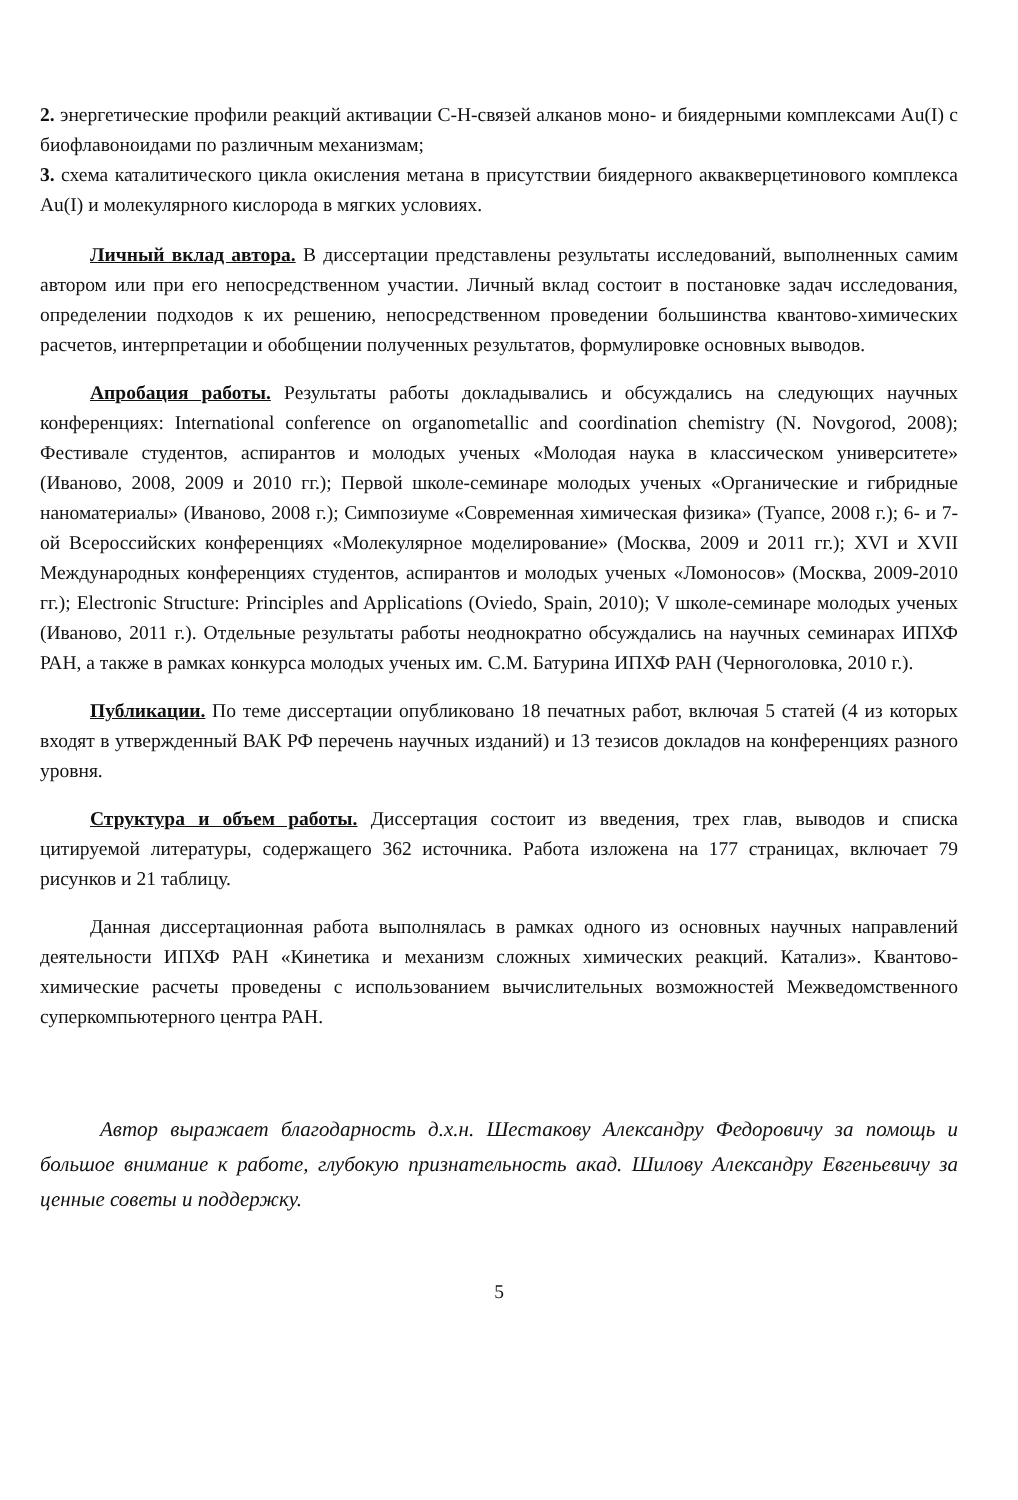2. энергетические профили реакций активации C-H-связей алканов моно- и биядерными комплексами Au(I) с биофлавоноидами по различным механизмам;
3. схема каталитического цикла окисления метана в присутствии биядерного аквакверцетинового комплекса Au(I) и молекулярного кислорода в мягких условиях.
Личный вклад автора. В диссертации представлены результаты исследований, выполненных самим автором или при его непосредственном участии. Личный вклад состоит в постановке задач исследования, определении подходов к их решению, непосредственном проведении большинства квантово-химических расчетов, интерпретации и обобщении полученных результатов, формулировке основных выводов.
Апробация работы. Результаты работы докладывались и обсуждались на следующих научных конференциях: International conference on organometallic and coordination chemistry (N. Novgorod, 2008); Фестивале студентов, аспирантов и молодых ученых «Молодая наука в классическом университете» (Иваново, 2008, 2009 и 2010 гг.); Первой школе-семинаре молодых ученых «Органические и гибридные наноматериалы» (Иваново, 2008 г.); Симпозиуме «Современная химическая физика» (Туапсе, 2008 г.); 6- и 7-ой Всероссийских конференциях «Молекулярное моделирование» (Москва, 2009 и 2011 гг.); XVI и XVII Международных конференциях студентов, аспирантов и молодых ученых «Ломоносов» (Москва, 2009-2010 гг.); Electronic Structure: Principles and Applications (Oviedo, Spain, 2010); V школе-семинаре молодых ученых (Иваново, 2011 г.). Отдельные результаты работы неоднократно обсуждались на научных семинарах ИПХФ РАН, а также в рамках конкурса молодых ученых им. С.М. Батурина ИПХФ РАН (Черноголовка, 2010 г.).
Публикации. По теме диссертации опубликовано 18 печатных работ, включая 5 статей (4 из которых входят в утвержденный ВАК РФ перечень научных изданий) и 13 тезисов докладов на конференциях разного уровня.
Структура и объем работы. Диссертация состоит из введения, трех глав, выводов и списка цитируемой литературы, содержащего 362 источника. Работа изложена на 177 страницах, включает 79 рисунков и 21 таблицу.
Данная диссертационная работа выполнялась в рамках одного из основных научных направлений деятельности ИПХФ РАН «Кинетика и механизм сложных химических реакций. Катализ». Квантово-химические расчеты проведены с использованием вычислительных возможностей Межведомственного суперкомпьютерного центра РАН.
Автор выражает благодарность д.х.н. Шестакову Александру Федоровичу за помощь и большое внимание к работе, глубокую признательность акад. Шилову Александру Евгеньевичу за ценные советы и поддержку.
5